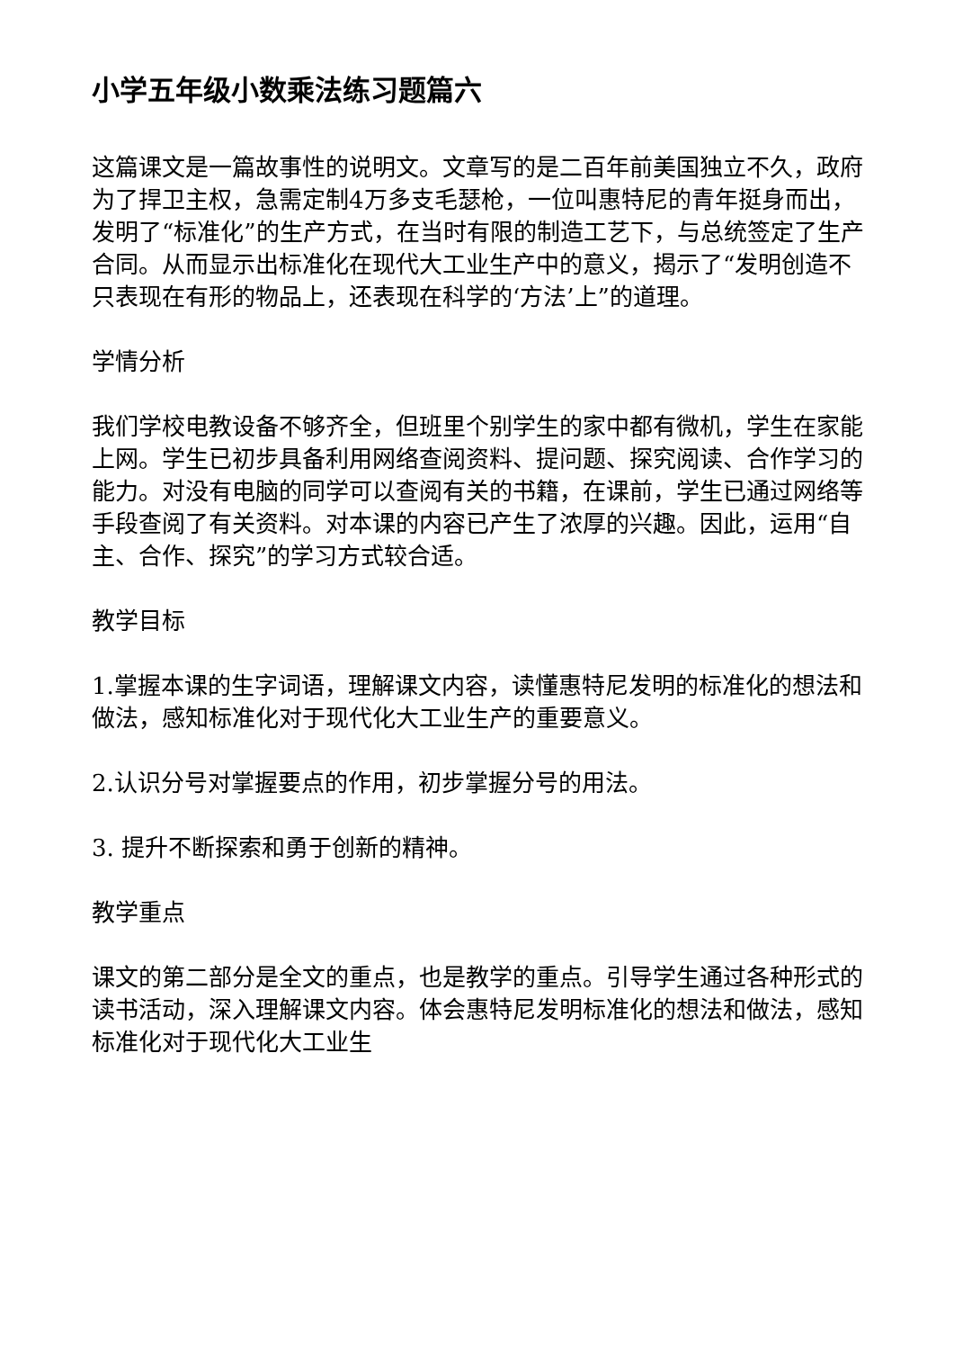小学五年级小数乘法练习题篇六
这篇课文是一篇故事性的说明文。文章写的是二百年前美国独立不久，政府为了捍卫主权，急需定制4万多支毛瑟枪，一位叫惠特尼的青年挺身而出，发明了“标准化”的生产方式，在当时有限的制造工艺下，与总统签定了生产合同。从而显示出标准化在现代大工业生产中的意义，揭示了“发明创造不只表现在有形的物品上，还表现在科学的‘方法’上”的道理。
学情分析
我们学校电教设备不够齐全，但班里个别学生的家中都有微机，学生在家能上网。学生已初步具备利用网络查阅资料、提问题、探究阅读、合作学习的能力。对没有电脑的同学可以查阅有关的书籍，在课前，学生已通过网络等手段查阅了有关资料。对本课的内容已产生了浓厚的兴趣。因此，运用“自主、合作、探究”的学习方式较合适。
教学目标
1.掌握本课的生字词语，理解课文内容，读懂惠特尼发明的标准化的想法和做法，感知标准化对于现代化大工业生产的重要意义。
2.认识分号对掌握要点的作用，初步掌握分号的用法。
3. 提升不断探索和勇于创新的精神。
教学重点
课文的第二部分是全文的重点，也是教学的重点。引导学生通过各种形式的读书活动，深入理解课文内容。体会惠特尼发明标准化的想法和做法，感知标准化对于现代化大工业生